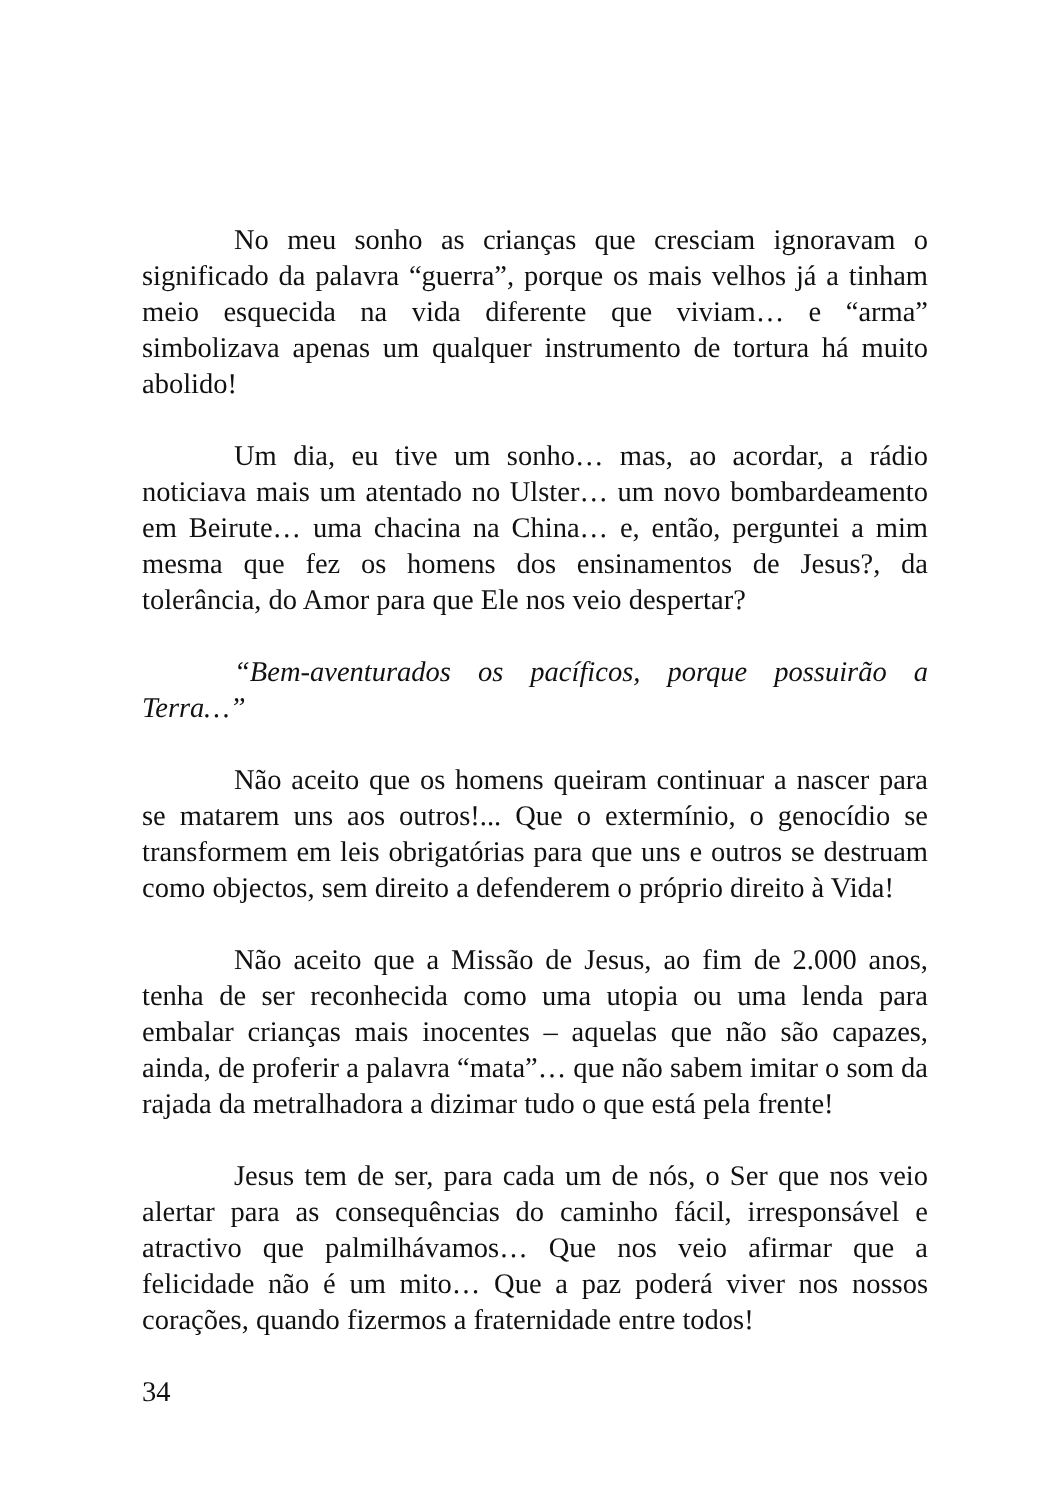No meu sonho as crianças que cresciam ignoravam o significado da palavra “guerra”, porque os mais velhos já a tinham meio esquecida na vida diferente que viviam… e “arma” simbolizava apenas um qualquer instrumento de tortura há muito abolido!
Um dia, eu tive um sonho… mas, ao acordar, a rádio noticiava mais um atentado no Ulster… um novo bombardeamento em Beirute… uma chacina na China… e, então, perguntei a mim mesma que fez os homens dos ensinamentos de Jesus?, da tolerância, do Amor para que Ele nos veio despertar?
“Bem-aventurados os pacíficos, porque possuirão a Terra…”
Não aceito que os homens queiram continuar a nascer para se matarem uns aos outros!... Que o extermínio, o genocídio se transformem em leis obrigatórias para que uns e outros se destruam como objectos, sem direito a defenderem o próprio direito à Vida!
Não aceito que a Missão de Jesus, ao fim de 2.000 anos, tenha de ser reconhecida como uma utopia ou uma lenda para embalar crianças mais inocentes – aquelas que não são capazes, ainda, de proferir a palavra “mata”… que não sabem imitar o som da rajada da metralhadora a dizimar tudo o que está pela frente!
Jesus tem de ser, para cada um de nós, o Ser que nos veio alertar para as consequências do caminho fácil, irresponsável e atractivo que palmilhávamos… Que nos veio afirmar que a felicidade não é um mito… Que a paz poderá viver nos nossos corações, quando fizermos a fraternidade entre todos!
34